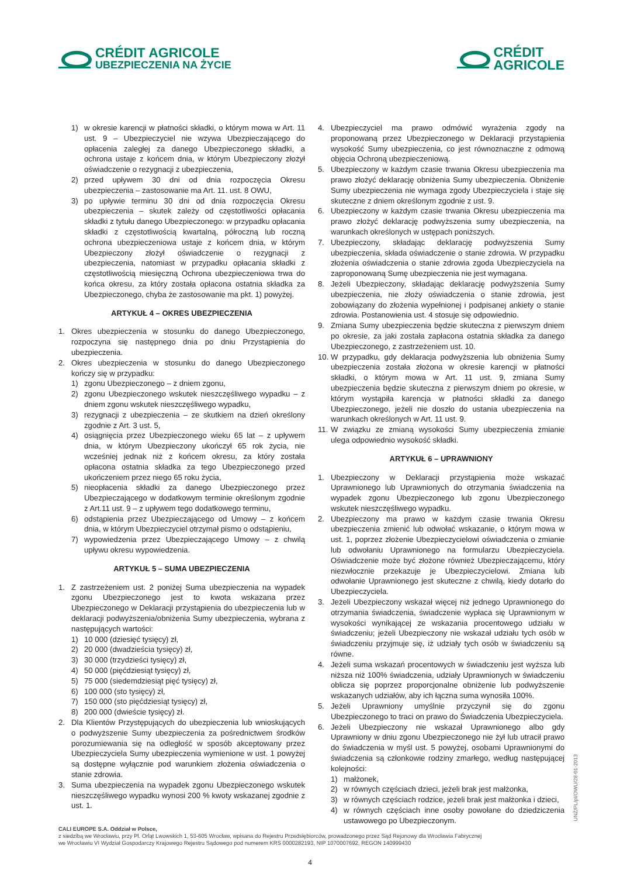CRÉDIT AGRICOLE
UBEZPIECZENIA NA ŻYCIE
CRÉDIT
AGRICOLE
1) w okresie karencji w płatności składki, o którym mowa w Art. 11 ust. 9 – Ubezpieczyciel nie wzywa Ubezpieczającego do opłacenia zaległej za danego Ubezpieczonego składki, a ochrona ustaje z końcem dnia, w którym Ubezpieczony złożył oświadczenie o rezygnacji z ubezpieczenia,
2) przed upływem 30 dni od dnia rozpoczęcia Okresu ubezpieczenia – zastosowanie ma Art. 11. ust. 8 OWU,
3) po upływie terminu 30 dni od dnia rozpoczęcia Okresu ubezpieczenia – skutek zależy od częstotliwości opłacania składki z tytułu danego Ubezpieczonego: w przypadku opłacania składki z częstotliwością kwartalną, półroczną lub roczną ochrona ubezpieczeniowa ustaje z końcem dnia, w którym Ubezpieczony złożył oświadczenie o rezygnacji z ubezpieczenia, natomiast w przypadku opłacania składki z częstotliwością miesięczną Ochrona ubezpieczeniowa trwa do końca okresu, za który została opłacona ostatnia składka za Ubezpieczonego, chyba że zastosowanie ma pkt. 1) powyżej.
ARTYKUŁ 4 – OKRES UBEZPIECZENIA
1. Okres ubezpieczenia w stosunku do danego Ubezpieczonego, rozpoczyna się następnego dnia po dniu Przystąpienia do ubezpieczenia.
2. Okres ubezpieczenia w stosunku do danego Ubezpieczonego kończy się w przypadku:
1) zgonu Ubezpieczonego – z dniem zgonu,
2) zgonu Ubezpieczonego wskutek nieszczęśliwego wypadku – z dniem zgonu wskutek nieszczęśliwego wypadku,
3) rezygnacji z ubezpieczenia – ze skutkiem na dzień określony zgodnie z Art. 3 ust. 5,
4) osiągnięcia przez Ubezpieczonego wieku 65 lat – z upływem dnia, w którym Ubezpieczony ukończył 65 rok życia, nie wcześniej jednak niż z końcem okresu, za który została opłacona ostatnia składka za tego Ubezpieczonego przed ukończeniem przez niego 65 roku życia,
5) nieopłacenia składki za danego Ubezpieczonego przez Ubezpieczającego w dodatkowym terminie określonym zgodnie z Art.11 ust. 9 – z upływem tego dodatkowego terminu,
6) odstąpienia przez Ubezpieczającego od Umowy – z końcem dnia, w którym Ubezpieczyciel otrzymał pismo o odstąpieniu,
7) wypowiedzenia przez Ubezpieczającego Umowy – z chwilą upływu okresu wypowiedzenia.
ARTYKUŁ 5 – SUMA UBEZPIECZENIA
1. Z zastrzeżeniem ust. 2 poniżej Suma ubezpieczenia na wypadek zgonu Ubezpieczonego jest to kwota wskazana przez Ubezpieczonego w Deklaracji przystąpienia do ubezpieczenia lub w deklaracji podwyższenia/obniżenia Sumy ubezpieczenia, wybrana z następujących wartości:
1) 10 000 (dziesięć tysięcy) zł,
2) 20 000 (dwadzieścia tysięcy) zł,
3) 30 000 (trzydzieści tysięcy) zł,
4) 50 000 (pięćdziesiąt tysięcy) zł,
5) 75 000 (siedemdziesiąt pięć tysięcy) zł,
6) 100 000 (sto tysięcy) zł,
7) 150 000 (sto pięćdziesiąt tysięcy) zł,
8) 200 000 (dwieście tysięcy) zł.
2. Dla Klientów Przystępujących do ubezpieczenia lub wnioskujących o podwyższenie Sumy ubezpieczenia za pośrednictwem środków porozumiewania się na odległość w sposób akceptowany przez Ubezpieczyciela Sumy ubezpieczenia wymienione w ust. 1 powyżej są dostępne wyłącznie pod warunkiem złożenia oświadczenia o stanie zdrowia.
3. Suma ubezpieczenia na wypadek zgonu Ubezpieczonego wskutek nieszczęśliwego wypadku wynosi 200 % kwoty wskazanej zgodnie z ust. 1.
4. Ubezpieczyciel ma prawo odmówić wyrażenia zgody na proponowaną przez Ubezpieczonego w Deklaracji przystąpienia wysokość Sumy ubezpieczenia, co jest równoznaczne z odmową objęcia Ochroną ubezpieczeniową.
5. Ubezpieczony w każdym czasie trwania Okresu ubezpieczenia ma prawo złożyć deklarację obniżenia Sumy ubezpieczenia. Obniżenie Sumy ubezpieczenia nie wymaga zgody Ubezpieczyciela i staje się skuteczne z dniem określonym zgodnie z ust. 9.
6. Ubezpieczony w każdym czasie trwania Okresu ubezpieczenia ma prawo złożyć deklarację podwyższenia sumy ubezpieczenia, na warunkach określonych w ustępach poniższych.
7. Ubezpieczony, składając deklarację podwyższenia Sumy ubezpieczenia, składa oświadczenie o stanie zdrowia. W przypadku złożenia oświadczenia o stanie zdrowia zgoda Ubezpieczyciela na zaproponowaną Sumę ubezpieczenia nie jest wymagana.
8. Jeżeli Ubezpieczony, składając deklarację podwyższenia Sumy ubezpieczenia, nie złoży oświadczenia o stanie zdrowia, jest zobowiązany do złożenia wypełnionej i podpisanej ankiety o stanie zdrowia. Postanowienia ust. 4 stosuje się odpowiednio.
9. Zmiana Sumy ubezpieczenia będzie skuteczna z pierwszym dniem po okresie, za jaki została zapłacona ostatnia składka za danego Ubezpieczonego, z zastrzeżeniem ust. 10.
10. W przypadku, gdy deklaracja podwyższenia lub obniżenia Sumy ubezpieczenia została złożona w okresie karencji w płatności składki, o którym mowa w Art. 11 ust. 9, zmiana Sumy ubezpieczenia będzie skuteczna z pierwszym dniem po okresie, w którym wystąpiła karencja w płatności składki za danego Ubezpieczonego, jeżeli nie doszło do ustania ubezpieczenia na warunkach określonych w Art. 11 ust. 9.
11. W związku ze zmianą wysokości Sumy ubezpieczenia zmianie ulega odpowiednio wysokość składki.
ARTYKUŁ 6 – UPRAWNIONY
1. Ubezpieczony w Deklaracji przystąpienia może wskazać Uprawnionego lub Uprawnionych do otrzymania świadczenia na wypadek zgonu Ubezpieczonego lub zgonu Ubezpieczonego wskutek nieszczęśliwego wypadku.
2. Ubezpieczony ma prawo w każdym czasie trwania Okresu ubezpieczenia zmienić lub odwołać wskazanie, o którym mowa w ust. 1, poprzez złożenie Ubezpieczycielowi oświadczenia o zmianie lub odwołaniu Uprawnionego na formularzu Ubezpieczyciela. Oświadczenie może być złożone również Ubezpieczającemu, który niezwłocznie przekazuje je Ubezpieczycielowi. Zmiana lub odwołanie Uprawnionego jest skuteczne z chwilą, kiedy dotarło do Ubezpieczyciela.
3. Jeżeli Ubezpieczony wskazał więcej niż jednego Uprawnionego do otrzymania świadczenia, świadczenie wypłaca się Uprawnionym w wysokości wynikającej ze wskazania procentowego udziału w świadczeniu; jeżeli Ubezpieczony nie wskazał udziału tych osób w świadczeniu przyjmuje się, iż udziały tych osób w świadczeniu są równe.
4. Jeżeli suma wskazań procentowych w świadczeniu jest wyższa lub niższa niż 100% świadczenia, udziały Uprawnionych w świadczeniu oblicza się poprzez proporcjonalne obniżenie lub podwyższenie wskazanych udziałów, aby ich łączna suma wynosiła 100%.
5. Jeżeli Uprawniony umyślnie przyczynił się do zgonu Ubezpieczonego to traci on prawo do Świadczenia Ubezpieczyciela.
6. Jeżeli Ubezpieczony nie wskazał Uprawnionego albo gdy Uprawniony w dniu zgonu Ubezpieczonego nie żył lub utracił prawo do świadczenia w myśl ust. 5 powyżej, osobami Uprawnionymi do świadczenia są członkowie rodziny zmarłego, według następującej kolejności:
1) małżonek,
2) w równych częściach dzieci, jeżeli brak jest małżonka,
3) w równych częściach rodzice, jeżeli brak jest małżonka i dzieci,
4) w równych częściach inne osoby powołane do dziedziczenia ustawowego po Ubezpieczonym.
UNŻ/PL/pl/OWU/28-01-2013
CALI EUROPE S.A. Oddział w Polsce,
z siedzibą we Wrocławiu, przy Pl. Orląt Lwowskich 1, 53-605 Wrocław, wpisana do Rejestru Przedsiębiorców, prowadzonego przez Sąd Rejonowy dla Wrocławia Fabrycznej
we Wrocławiu VI Wydział Gospodarczy Krajowego Rejestru Sądowego pod numerem KRS 0000282193, NIP 1070007692, REGON 140999430
4